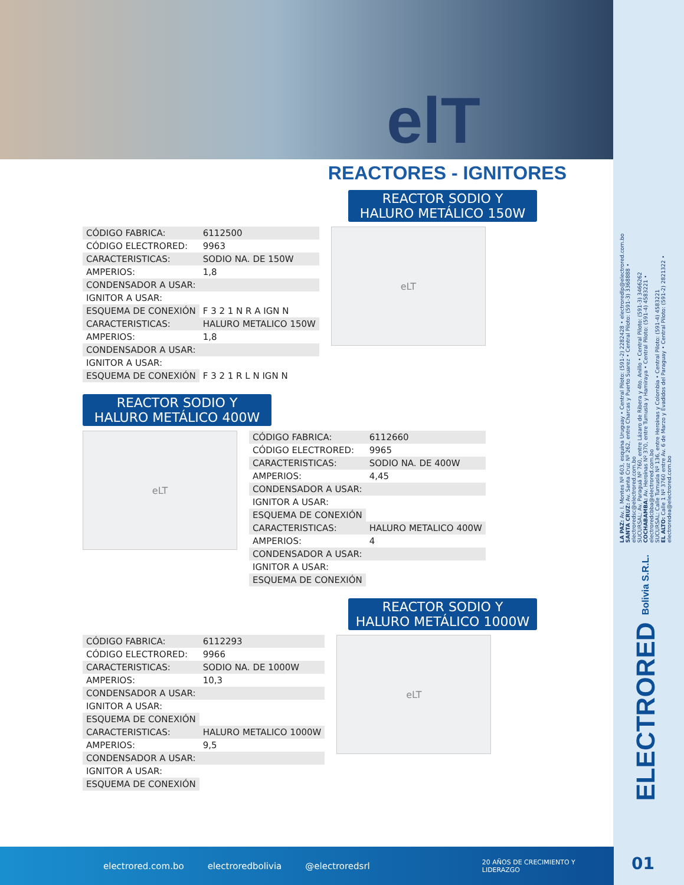elT
REACTORES - IGNITORES
REACTOR SODIO Y HALURO METÁLICO 150W
| CÓDIGO FABRICA: | 6112500 |
| CÓDIGO ELECTRORED: | 9963 |
| CARACTERISTICAS: | SODIO NA. DE 150W |
| AMPERIOS: | 1,8 |
| CONDENSADOR A USAR: | |
| IGNITOR A USAR: | |
| ESQUEMA DE CONEXIÓN | F 3 2 1 N R A IGN N |
| CARACTERISTICAS: | HALURO METALICO 150W |
| AMPERIOS: | 1,8 |
| CONDENSADOR A USAR: | |
| IGNITOR A USAR: | |
| ESQUEMA DE CONEXIÓN | F 3 2 1 R L N IGN N |
eLT
REACTOR SODIO Y HALURO METÁLICO 400W
eLT
| CÓDIGO FABRICA: | 6112660 |
| CÓDIGO ELECTRORED: | 9965 |
| CARACTERISTICAS: | SODIO NA. DE 400W |
| AMPERIOS: | 4,45 |
| CONDENSADOR A USAR: | |
| IGNITOR A USAR: | |
| ESQUEMA DE CONEXIÓN | |
| CARACTERISTICAS: | HALURO METALICO 400W |
| AMPERIOS: | 4 |
| CONDENSADOR A USAR: | |
| IGNITOR A USAR: | |
| ESQUEMA DE CONEXIÓN | |
REACTOR SODIO Y HALURO METÁLICO 1000W
| CÓDIGO FABRICA: | 6112293 |
| CÓDIGO ELECTRORED: | 9966 |
| CARACTERISTICAS: | SODIO NA. DE 1000W |
| AMPERIOS: | 10,3 |
| CONDENSADOR A USAR: | |
| IGNITOR A USAR: | |
| ESQUEMA DE CONEXIÓN | |
| CARACTERISTICAS: | HALURO METALICO 1000W |
| AMPERIOS: | 9,5 |
| CONDENSADOR A USAR: | |
| IGNITOR A USAR: | |
| ESQUEMA DE CONEXIÓN | |
eLT
LA PAZ: Av. I. Montes Nº 603, esquina Uruguay • Central Piloto: (591-2) 2282428 • electroredlp@electrored.com.bo
SANTA CRUZ: Av. Santa Cruz Nº 262, entre Charcas y Puerto Suarez • Central Piloto: (591-3) 3368888 • electroredsc@electrored.com.bo
SUCURSAL: Av. Paraguá Nº 760, entre Lázaro de Ribera y 4to. Anillo • Central Piloto: (591-3) 3466262
COCHABAMBA: Av. Heroínas Nº 370, entre Tumusla y Hamiraya • Central Piloto: (591-4) 4583221 • electroredcbba@electrored.com.bo
SUCURSAL: Calle Tumusla Nº 136, entre Heroinas y Colombia • Central Piloto: (591-4) 4583221
EL ALTO: Calle 1 Nº 3760 entre Av. 6 de Marzo y Evadidos del Paraguay • Central Piloto: (591-2) 2821322 • electroredea@electrored.com.bo
ELECTRORED Bolivia S.R.L.
electrored.com.bo electroredbolivia @electroredsrl 20 AÑOS DE CRECIMIENTO Y LIDERAZGO
01